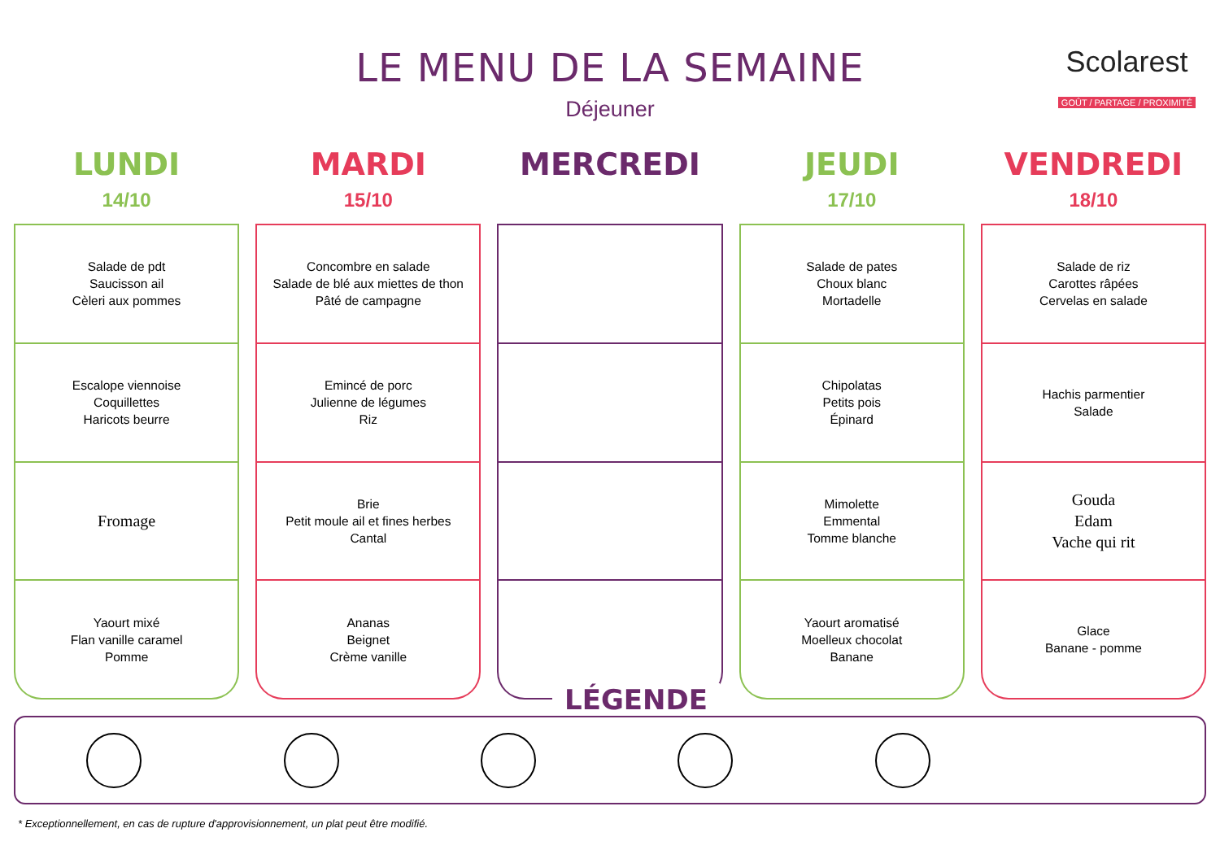LE MENU DE LA SEMAINE
Déjeuner
Scolarest
GOÛT / PARTAGE / PROXIMITÉ
LUNDI
14/10
Salade de pdt
Saucisson ail
Cèleri aux pommes
Escalope viennoise
Coquillettes
Haricots beurre
Fromage
Yaourt mixé
Flan vanille caramel
Pomme
MARDI
15/10
Concombre en salade
Salade de blé aux miettes de thon
Pâté de campagne
Emincé de porc
Julienne de légumes
Riz
Brie
Petit moule ail et fines herbes
Cantal
Ananas
Beignet
Crème vanille
MERCREDI JEUDI
17/10
Salade de pates
Choux blanc
Mortadelle
Chipolatas
Petits pois
Épinard
Mimolette
Emmental
Tomme blanche
Yaourt aromatisé
Moelleux chocolat
Banane
VENDREDI
18/10
Salade de riz
Carottes râpées
Cervelas en salade
Hachis parmentier
Salade
Gouda
Edam
Vache qui rit
Glace
Banane - pomme
LÉGENDE
* Exceptionnellement, en cas de rupture d'approvisionnement, un plat peut être modifié.